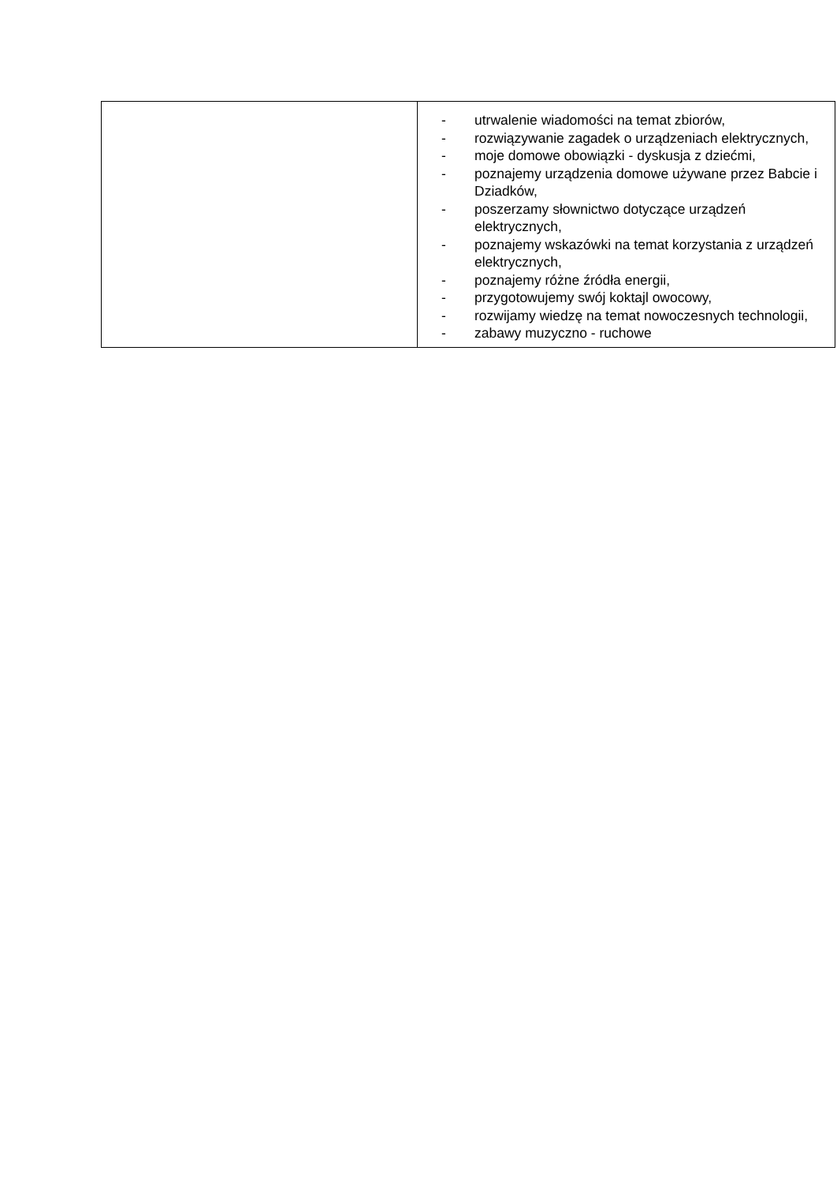| | - utrwalenie wiadomości na temat zbiorów, - rozwiązywanie zagadek o urządzeniach elektrycznych, - moje domowe obowiązki - dyskusja z dziećmi, - poznajemy urządzenia domowe używane przez Babcie i Dziadków, - poszerzamy słownictwo dotyczące urządzeń elektrycznych, - poznajemy wskazówki na temat korzystania z urządzeń elektrycznych, - poznajemy różne źródła energii, - przygotowujemy swój koktajl owocowy, - rozwijamy wiedzę na temat nowoczesnych technologii, - zabawy muzyczno - ruchowe |